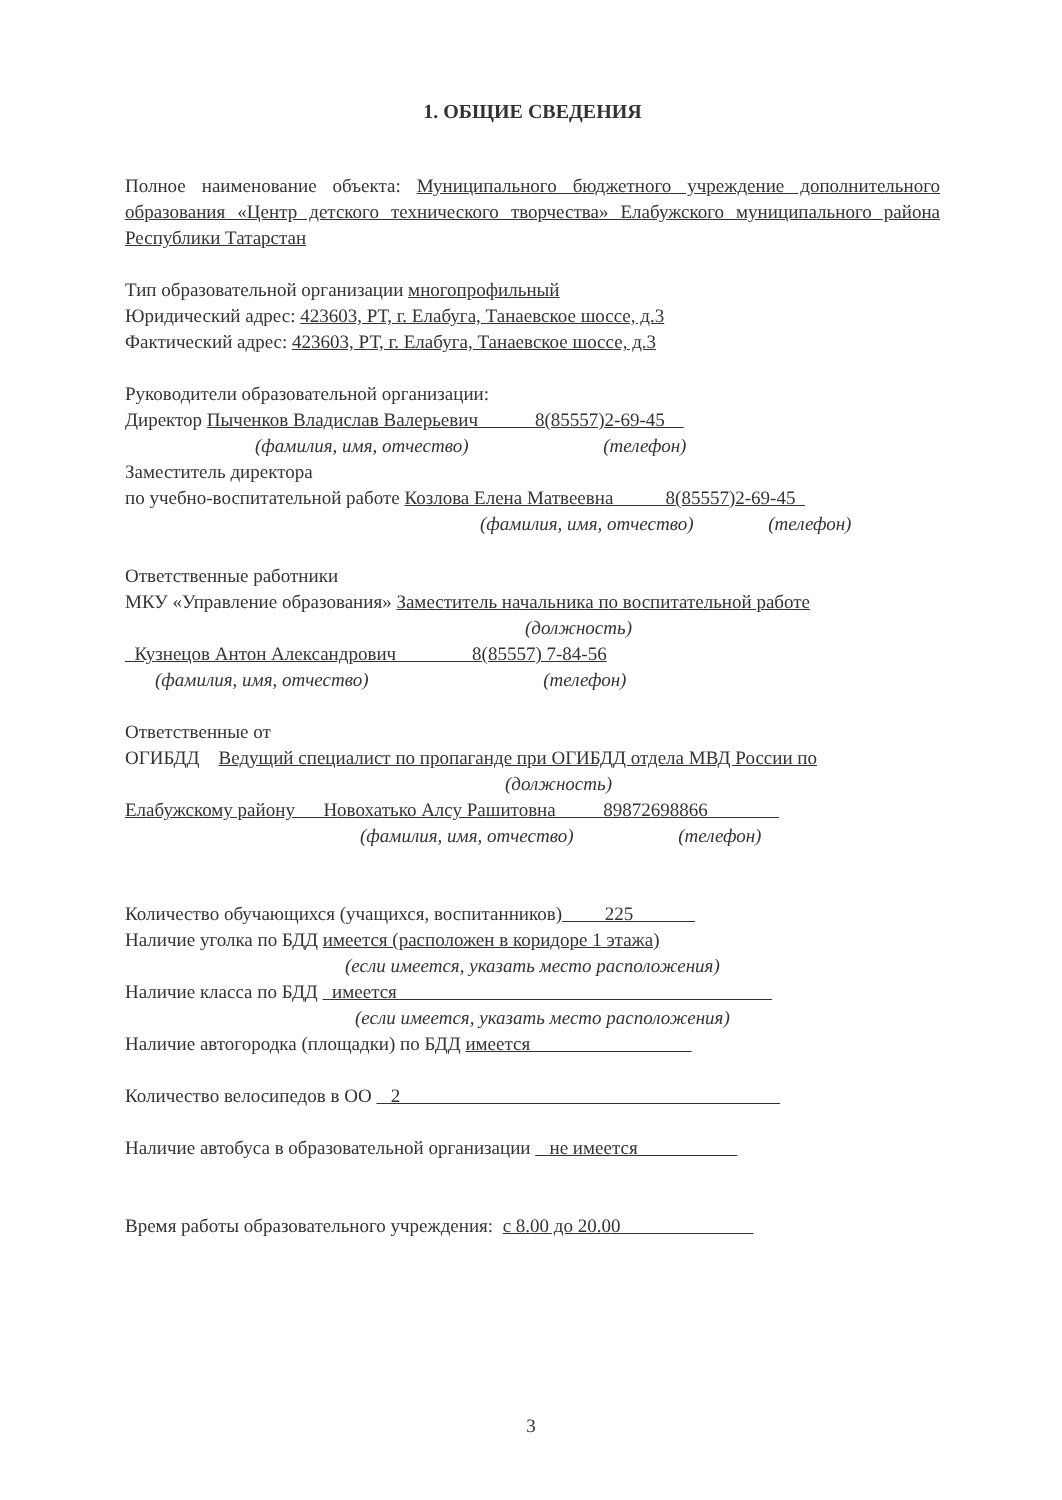1. ОБЩИЕ СВЕДЕНИЯ
Полное наименование объекта: Муниципального бюджетного учреждение дополнительного образования «Центр детского технического творчества» Елабужского муниципального района Республики Татарстан
Тип образовательной организации многопрофильный
Юридический адрес: 423603, РТ, г. Елабуга, Танаевское шоссе, д.3
Фактический адрес: 423603, РТ, г. Елабуга, Танаевское шоссе, д.3
Руководители образовательной организации:
Директор Пыченков Владислав Валерьевич 8(85557)2-69-45
(фамилия, имя, отчество) (телефон)
Заместитель директора
по учебно-воспитательной работе Козлова Елена Матвеевна 8(85557)2-69-45
(фамилия, имя, отчество) (телефон)
Ответственные работники
МКУ «Управление образования» Заместитель начальника по воспитательной работе
(должность)
Кузнецов Антон Александрович 8(85557) 7-84-56
(фамилия, имя, отчество) (телефон)
Ответственные от
ОГИБДД Ведущий специалист по пропаганде при ОГИБДД отдела МВД России по
(должность)
Елабужскому району Новохатько Алсу Рашитовна 89872698866
(фамилия, имя, отчество) (телефон)
Количество обучающихся (учащихся, воспитанников) 225
Наличие уголка по БДД имеется (расположен в коридоре 1 этажа)
(если имеется, указать место расположения)
Наличие класса по БДД имеется
(если имеется, указать место расположения)
Наличие автогородка (площадки) по БДД имеется
Количество велосипедов в ОО 2
Наличие автобуса в образовательной организации не имеется
Время работы образовательного учреждения: с 8.00 до 20.00
3